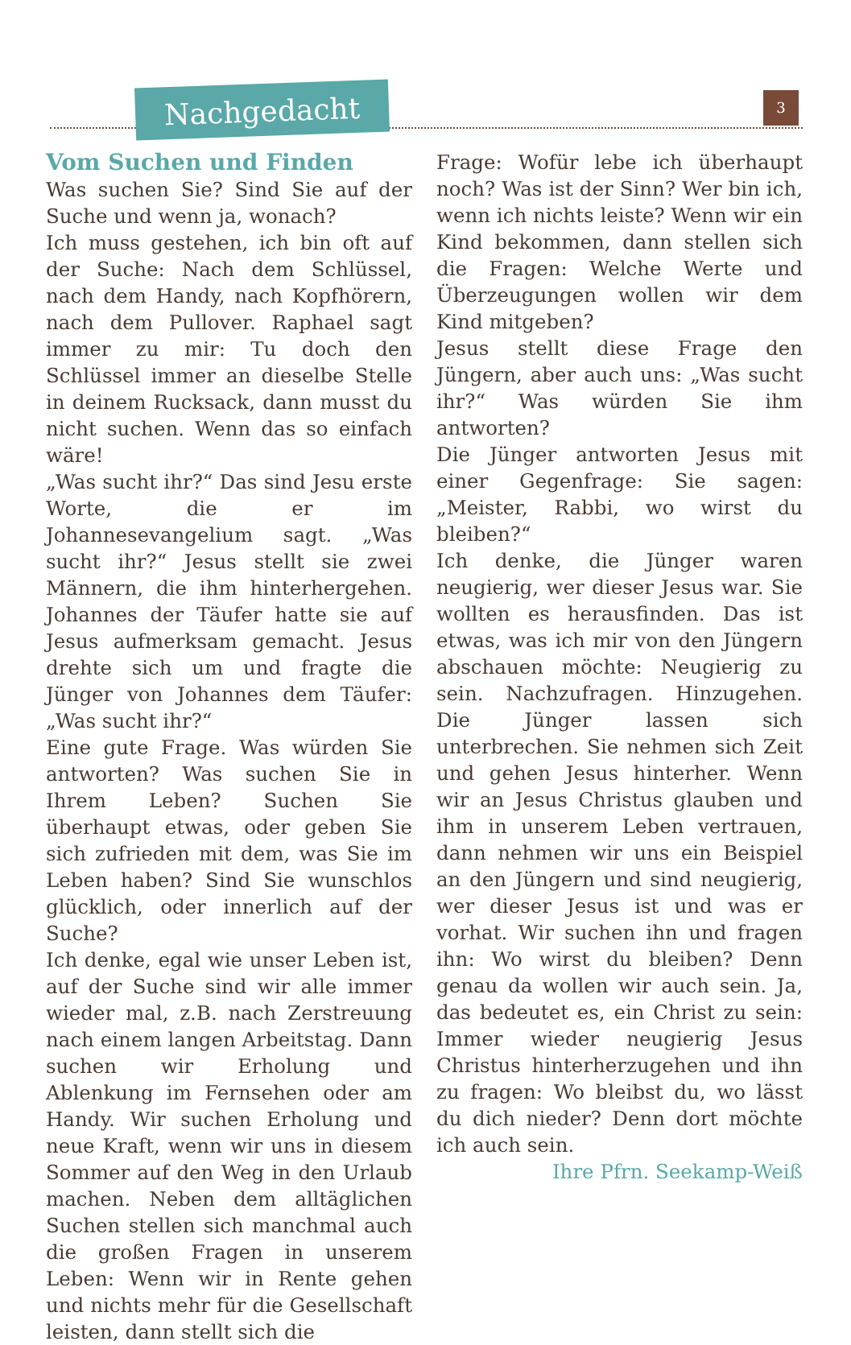Nachgedacht 3
Vom Suchen und Finden
Was suchen Sie? Sind Sie auf der Suche und wenn ja, wonach?
Ich muss gestehen, ich bin oft auf der Suche: Nach dem Schlüssel, nach dem Handy, nach Kopfhörern, nach dem Pullover. Raphael sagt immer zu mir: Tu doch den Schlüssel immer an dieselbe Stelle in deinem Rucksack, dann musst du nicht suchen. Wenn das so einfach wäre!
„Was sucht ihr?“ Das sind Jesu erste Worte, die er im Johannesevangelium sagt. „Was sucht ihr?“ Jesus stellt sie zwei Männern, die ihm hinterhergehen. Johannes der Täufer hatte sie auf Jesus aufmerksam gemacht. Jesus drehte sich um und fragte die Jünger von Johannes dem Täufer: „Was sucht ihr?“
Eine gute Frage. Was würden Sie antworten? Was suchen Sie in Ihrem Leben? Suchen Sie überhaupt etwas, oder geben Sie sich zufrieden mit dem, was Sie im Leben haben? Sind Sie wunschlos glücklich, oder innerlich auf der Suche?
Ich denke, egal wie unser Leben ist, auf der Suche sind wir alle immer wieder mal, z.B. nach Zerstreuung nach einem langen Arbeitstag. Dann suchen wir Erholung und Ablenkung im Fernsehen oder am Handy. Wir suchen Erholung und neue Kraft, wenn wir uns in diesem Sommer auf den Weg in den Urlaub machen. Neben dem alltäglichen Suchen stellen sich manchmal auch die großen Fragen in unserem Leben: Wenn wir in Rente gehen und nichts mehr für die Gesellschaft leisten, dann stellt sich die
Frage: Wofür lebe ich überhaupt noch? Was ist der Sinn? Wer bin ich, wenn ich nichts leiste? Wenn wir ein Kind bekommen, dann stellen sich die Fragen: Welche Werte und Überzeugungen wollen wir dem Kind mitgeben?
Jesus stellt diese Frage den Jüngern, aber auch uns: „Was sucht ihr?“ Was würden Sie ihm antworten?
Die Jünger antworten Jesus mit einer Gegenfrage: Sie sagen: „Meister, Rabbi, wo wirst du bleiben?“
Ich denke, die Jünger waren neugierig, wer dieser Jesus war. Sie wollten es herausfinden. Das ist etwas, was ich mir von den Jüngern abschauen möchte: Neugierig zu sein. Nachzufragen. Hinzugehen. Die Jünger lassen sich unterbrechen. Sie nehmen sich Zeit und gehen Jesus hinterher. Wenn wir an Jesus Christus glauben und ihm in unserem Leben vertrauen, dann nehmen wir uns ein Beispiel an den Jüngern und sind neugierig, wer dieser Jesus ist und was er vorhat. Wir suchen ihn und fragen ihn: Wo wirst du bleiben? Denn genau da wollen wir auch sein. Ja, das bedeutet es, ein Christ zu sein: Immer wieder neugierig Jesus Christus hinterherzugehen und ihn zu fragen: Wo bleibst du, wo lässt du dich nieder? Denn dort möchte ich auch sein.
Ihre Pfrn. Seekamp-Weiß